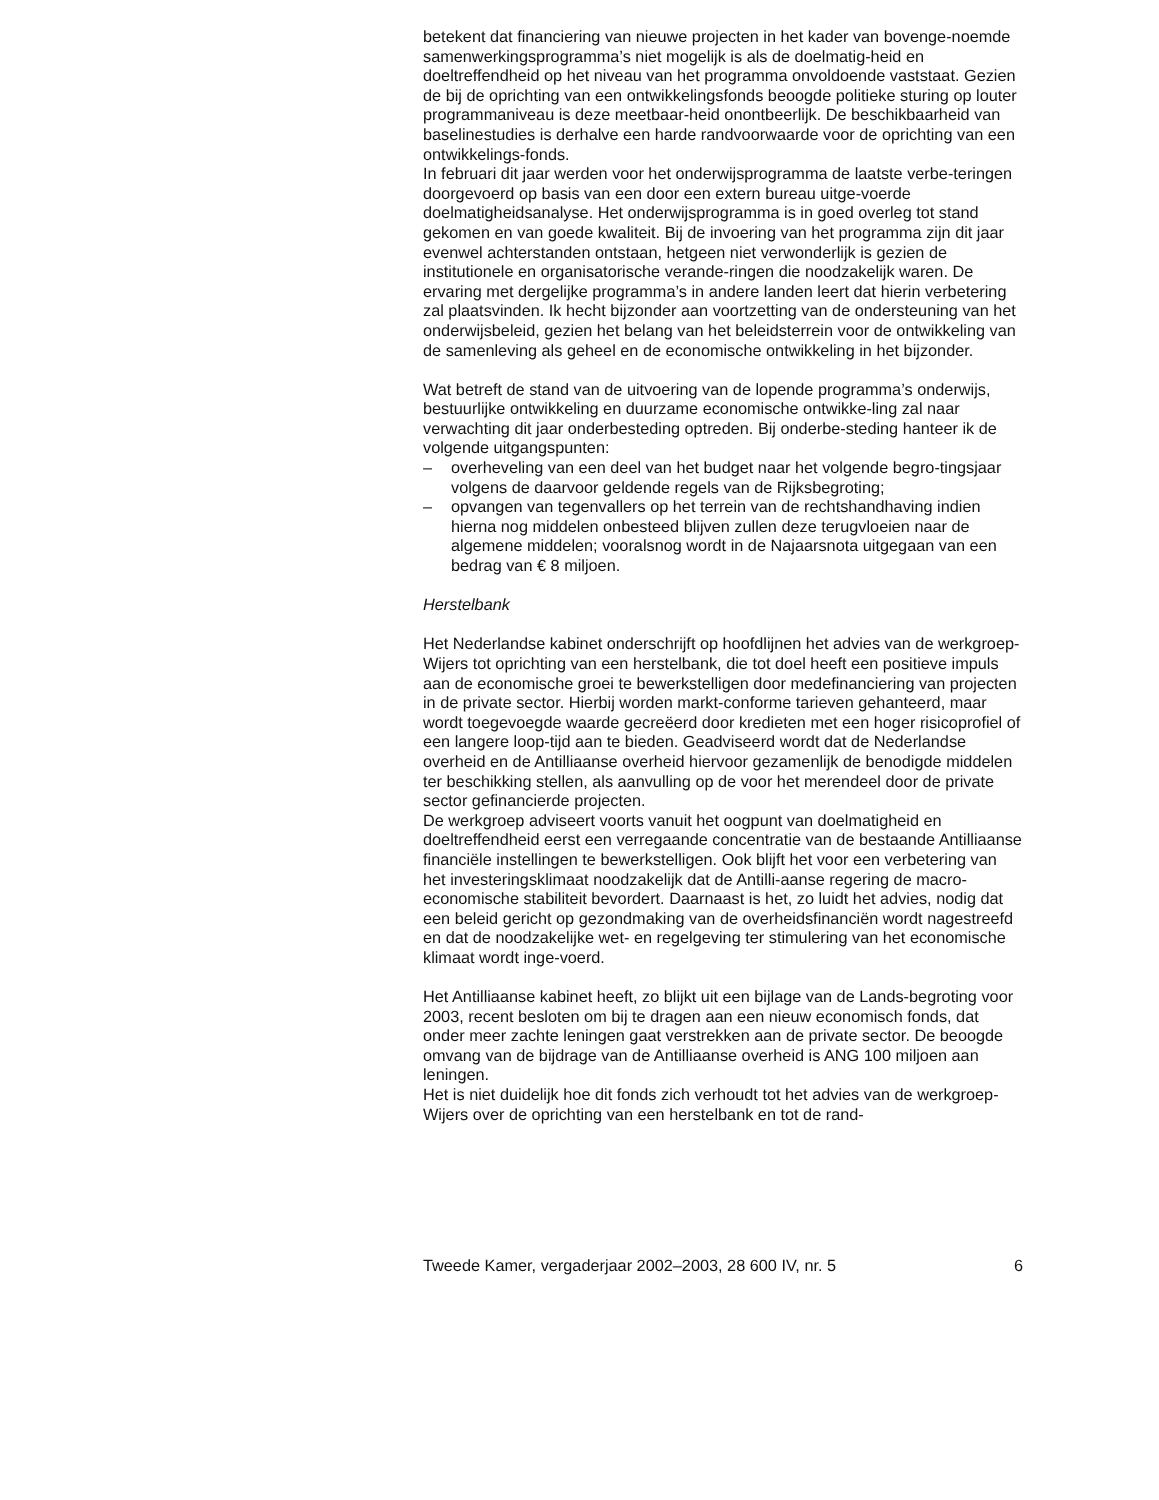betekent dat financiering van nieuwe projecten in het kader van bovenge-noemde samenwerkingsprogramma’s niet mogelijk is als de doelmatig-heid en doeltreffendheid op het niveau van het programma onvoldoende vaststaat. Gezien de bij de oprichting van een ontwikkelingsfonds beoogde politieke sturing op louter programmaniveau is deze meetbaar-heid onontbeerlijk. De beschikbaarheid van baselinestudies is derhalve een harde randvoorwaarde voor de oprichting van een ontwikkelings-fonds.
In februari dit jaar werden voor het onderwijsprogramma de laatste verbe-teringen doorgevoerd op basis van een door een extern bureau uitge-voerde doelmatigheidsanalyse. Het onderwijsprogramma is in goed overleg tot stand gekomen en van goede kwaliteit. Bij de invoering van het programma zijn dit jaar evenwel achterstanden ontstaan, hetgeen niet verwonderlijk is gezien de institutionele en organisatorische verande-ringen die noodzakelijk waren. De ervaring met dergelijke programma’s in andere landen leert dat hierin verbetering zal plaatsvinden. Ik hecht bijzonder aan voortzetting van de ondersteuning van het onderwijsbeleid, gezien het belang van het beleidsterrein voor de ontwikkeling van de samenleving als geheel en de economische ontwikkeling in het bijzonder.
Wat betreft de stand van de uitvoering van de lopende programma’s onderwijs, bestuurlijke ontwikkeling en duurzame economische ontwikke-ling zal naar verwachting dit jaar onderbesteding optreden. Bij onderbe-steding hanteer ik de volgende uitgangspunten:
– overheveling van een deel van het budget naar het volgende begro-tingsjaar volgens de daarvoor geldende regels van de Rijksbegroting;
– opvangen van tegenvallers op het terrein van de rechtshandhaving indien hierna nog middelen onbesteed blijven zullen deze terugvloeien naar de algemene middelen; vooralsnog wordt in de Najaarsnota uitgegaan van een bedrag van € 8 miljoen.
Herstelbank
Het Nederlandse kabinet onderschrijft op hoofdlijnen het advies van de werkgroep-Wijers tot oprichting van een herstelbank, die tot doel heeft een positieve impuls aan de economische groei te bewerkstelligen door medefinanciering van projecten in de private sector. Hierbij worden markt-conforme tarieven gehanteerd, maar wordt toegevoegde waarde gecreëerd door kredieten met een hoger risicoprofiel of een langere loop-tijd aan te bieden. Geadviseerd wordt dat de Nederlandse overheid en de Antilliaanse overheid hiervoor gezamenlijk de benodigde middelen ter beschikking stellen, als aanvulling op de voor het merendeel door de private sector gefinancierde projecten.
De werkgroep adviseert voorts vanuit het oogpunt van doelmatigheid en doeltreffendheid eerst een verregaande concentratie van de bestaande Antilliaanse financiële instellingen te bewerkstelligen. Ook blijft het voor een verbetering van het investeringsklimaat noodzakelijk dat de Antilli-aanse regering de macro-economische stabiliteit bevordert. Daarnaast is het, zo luidt het advies, nodig dat een beleid gericht op gezondmaking van de overheidsfinanciën wordt nagestreefd en dat de noodzakelijke wet- en regelgeving ter stimulering van het economische klimaat wordt inge-voerd.
Het Antilliaanse kabinet heeft, zo blijkt uit een bijlage van de Lands-begroting voor 2003, recent besloten om bij te dragen aan een nieuw economisch fonds, dat onder meer zachte leningen gaat verstrekken aan de private sector. De beoogde omvang van de bijdrage van de Antilliaanse overheid is ANG 100 miljoen aan leningen.
Het is niet duidelijk hoe dit fonds zich verhoudt tot het advies van de werkgroep-Wijers over de oprichting van een herstelbank en tot de rand-
Tweede Kamer, vergaderjaar 2002–2003, 28 600 IV, nr. 5 6